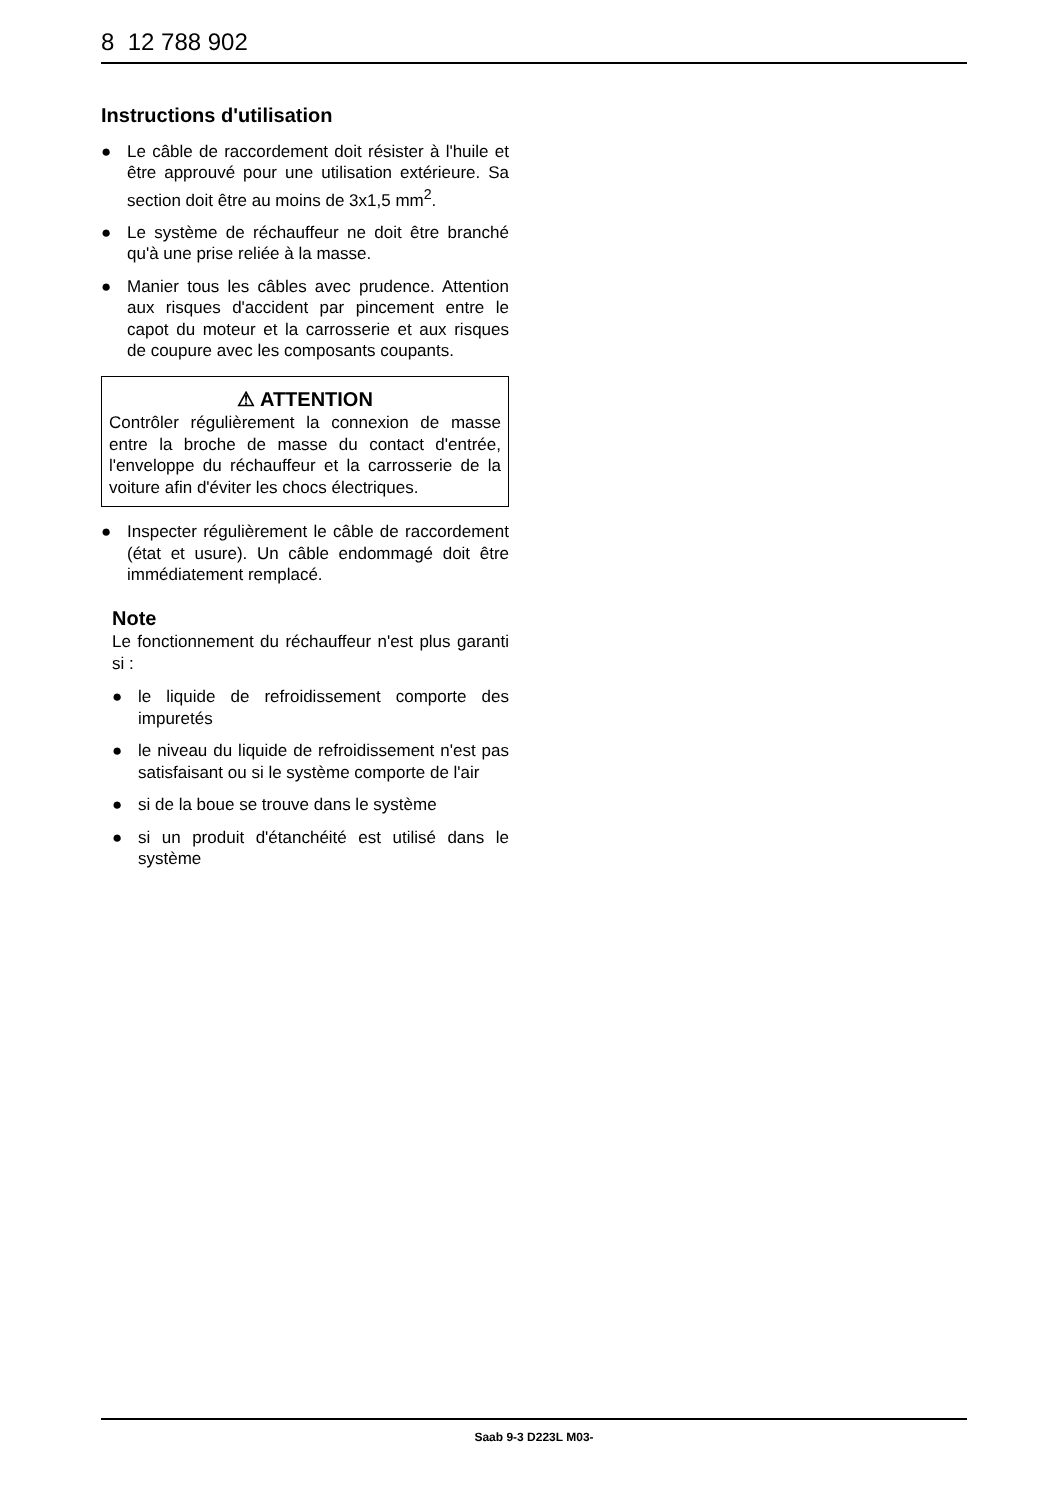8 12 788 902
Instructions d'utilisation
● Le câble de raccordement doit résister à l'huile et être approuvé pour une utilisation extérieure. Sa section doit être au moins de 3x1,5 mm<sup>2</sup>.
● Le système de réchauffeur ne doit être branché qu'à une prise reliée à la masse.
● Manier tous les câbles avec prudence. Attention aux risques d'accident par pincement entre le capot du moteur et la carrosserie et aux risques de coupure avec les composants coupants.
⚠ ATTENTION
Contrôler régulièrement la connexion de masse entre la broche de masse du contact d'entrée, l'enveloppe du réchauffeur et la carrosserie de la voiture afin d'éviter les chocs électriques.
● Inspecter régulièrement le câble de raccordement (état et usure). Un câble endommagé doit être immédiatement remplacé.
Note
Le fonctionnement du réchauffeur n'est plus garanti si :
● le liquide de refroidissement comporte des impuretés
● le niveau du liquide de refroidissement n'est pas satisfaisant ou si le système comporte de l'air
● si de la boue se trouve dans le système
● si un produit d'étanchéité est utilisé dans le système
Saab 9-3 D223L M03-